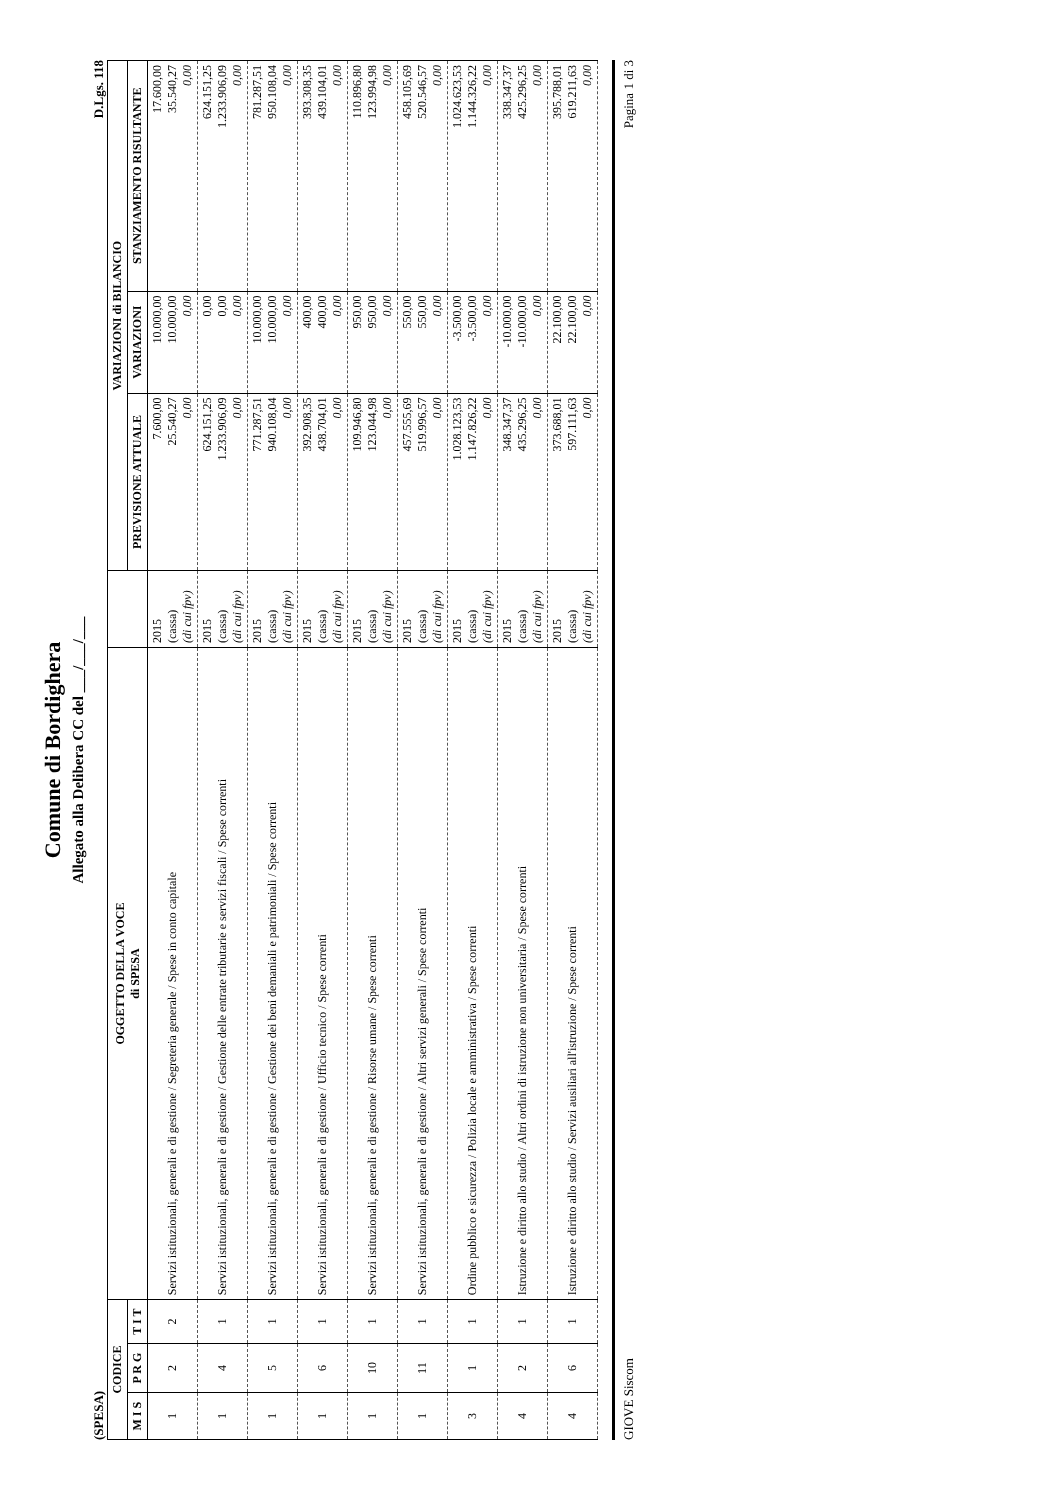Comune di Bordighera
Allegato alla Delibera CC del ___/___/___
(SPESA) D.Lgs. 118
| CODICE | | | OGGETTO DELLA VOCE di SPESA | | VARIAZIONI di BILANCIO | | |
| --- | --- | --- | --- | --- | --- | --- | --- |
| M I S | P R G | T I T | | | PREVISIONE ATTUALE | VARIAZIONI | STANZIAMENTO RISULTANTE |
| 1 | 2 | 2 | Servizi istituzionali, generali e di gestione / Segreteria generale / Spese in conto capitale | 2015 (cassa) (di cui fpv) | 7.600,00 25.540,27 0,00 | 10.000,00 10.000,00 0,00 | 17.600,00 35.540,27 0,00 |
| 1 | 4 | 1 | Servizi istituzionali, generali e di gestione / Gestione delle entrate tributarie e servizi fiscali / Spese correnti | 2015 (cassa) (di cui fpv) | 624.151,25 1.233.906,09 0,00 | 0,00 0,00 0,00 | 624.151,25 1.233.906,09 0,00 |
| 1 | 5 | 1 | Servizi istituzionali, generali e di gestione / Gestione dei beni demaniali e patrimoniali / Spese correnti | 2015 (cassa) (di cui fpv) | 771.287,51 940.108,04 0,00 | 10.000,00 10.000,00 0,00 | 781.287,51 950.108,04 0,00 |
| 1 | 6 | 1 | Servizi istituzionali, generali e di gestione / Ufficio tecnico / Spese correnti | 2015 (cassa) (di cui fpv) | 392.908,35 438.704,01 0,00 | 400,00 400,00 0,00 | 393.308,35 439.104,01 0,00 |
| 1 | 10 | 1 | Servizi istituzionali, generali e di gestione / Risorse umane / Spese correnti | 2015 (cassa) (di cui fpv) | 109.946,80 123.044,98 0,00 | 950,00 950,00 0,00 | 110.896,80 123.994,98 0,00 |
| 1 | 11 | 1 | Servizi istituzionali, generali e di gestione / Altri servizi generali / Spese correnti | 2015 (cassa) (di cui fpv) | 457.555,69 519.996,57 0,00 | 550,00 550,00 0,00 | 458.105,69 520.546,57 0,00 |
| 3 | 1 | 1 | Ordine pubblico e sicurezza / Polizia locale e amministrativa / Spese correnti | 2015 (cassa) (di cui fpv) | 1.028.123,53 1.147.826,22 0,00 | -3.500,00 -3.500,00 0,00 | 1.024.623,53 1.144.326,22 0,00 |
| 4 | 2 | 1 | Istruzione e diritto allo studio / Altri ordini di istruzione non universitaria / Spese correnti | 2015 (cassa) (di cui fpv) | 348.347,37 435.296,25 0,00 | -10.000,00 -10.000,00 0,00 | 338.347,37 425.296,25 0,00 |
| 4 | 6 | 1 | Istruzione e diritto allo studio / Servizi ausiliari all'istruzione / Spese correnti | 2015 (cassa) (di cui fpv) | 373.688,01 597.111,63 0,00 | 22.100,00 22.100,00 0,00 | 395.788,01 619.211,63 0,00 |
GIOVE Siscom Pagina 1 di 3